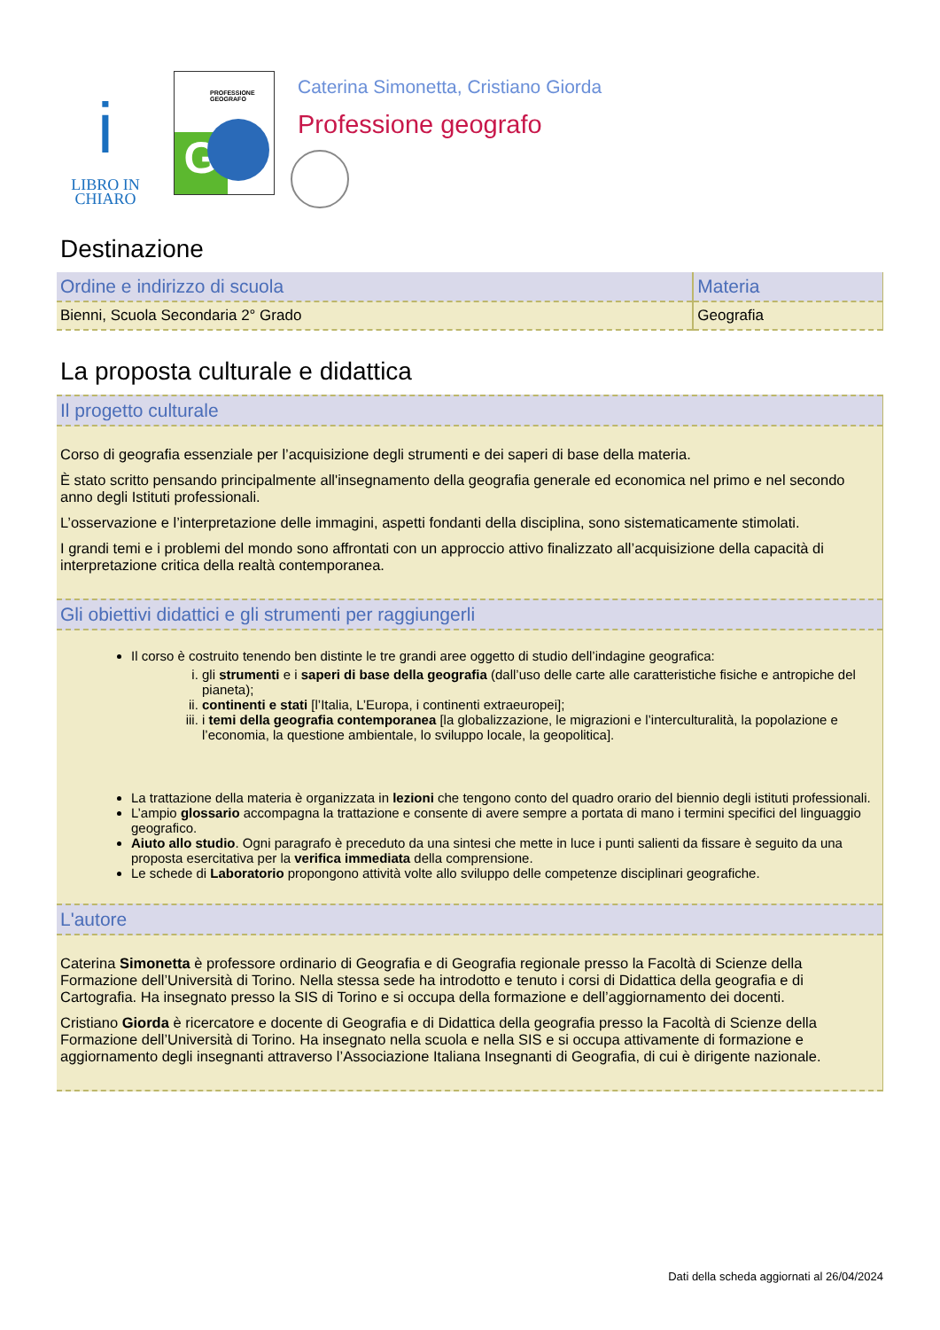i
LIBRO IN
CHIARO
PROFESSIONE GEOGRAFO
G
Caterina Simonetta, Cristiano Giorda
Professione geografo
Destinazione
| Ordine e indirizzo di scuola | Materia |
| --- | --- |
| Bienni, Scuola Secondaria 2° Grado | Geografia |
La proposta culturale e didattica
Il progetto culturale
Corso di geografia essenziale per l’acquisizione degli strumenti e dei saperi di base della materia.
È stato scritto pensando principalmente all'insegnamento della geografia generale ed economica nel primo e nel secondo anno degli Istituti professionali.
L’osservazione e l’interpretazione delle immagini, aspetti fondanti della disciplina, sono sistematicamente stimolati.
I grandi temi e i problemi del mondo sono affrontati con un approccio attivo finalizzato all’acquisizione della capacità di interpretazione critica della realtà contemporanea.
Gli obiettivi didattici e gli strumenti per raggiungerli
Il corso è costruito tenendo ben distinte le tre grandi aree oggetto di studio dell’indagine geografica:
i. gli strumenti e i saperi di base della geografia (dall’uso delle carte alle caratteristiche fisiche e antropiche del pianeta);
ii. continenti e stati [l’Italia, L’Europa, i continenti extraeuropei];
iii. i temi della geografia contemporanea [la globalizzazione, le migrazioni e l’interculturalità, la popolazione e l’economia, la questione ambientale, lo sviluppo locale, la geopolitica].
La trattazione della materia è organizzata in lezioni che tengono conto del quadro orario del biennio degli istituti professionali.
L’ampio glossario accompagna la trattazione e consente di avere sempre a portata di mano i termini specifici del linguaggio geografico.
Aiuto allo studio. Ogni paragrafo è preceduto da una sintesi che mette in luce i punti salienti da fissare è seguito da una proposta esercitativa per la verifica immediata della comprensione.
Le schede di Laboratorio propongono attività volte allo sviluppo delle competenze disciplinari geografiche.
L'autore
Caterina Simonetta è professore ordinario di Geografia e di Geografia regionale presso la Facoltà di Scienze della Formazione dell’Università di Torino. Nella stessa sede ha introdotto e tenuto i corsi di Didattica della geografia e di Cartografia. Ha insegnato presso la SIS di Torino e si occupa della formazione e dell’aggiornamento dei docenti.
Cristiano Giorda è ricercatore e docente di Geografia e di Didattica della geografia presso la Facoltà di Scienze della Formazione dell’Università di Torino. Ha insegnato nella scuola e nella SIS e si occupa attivamente di formazione e aggiornamento degli insegnanti attraverso l’Associazione Italiana Insegnanti di Geografia, di cui è dirigente nazionale.
Dati della scheda aggiornati al 26/04/2024